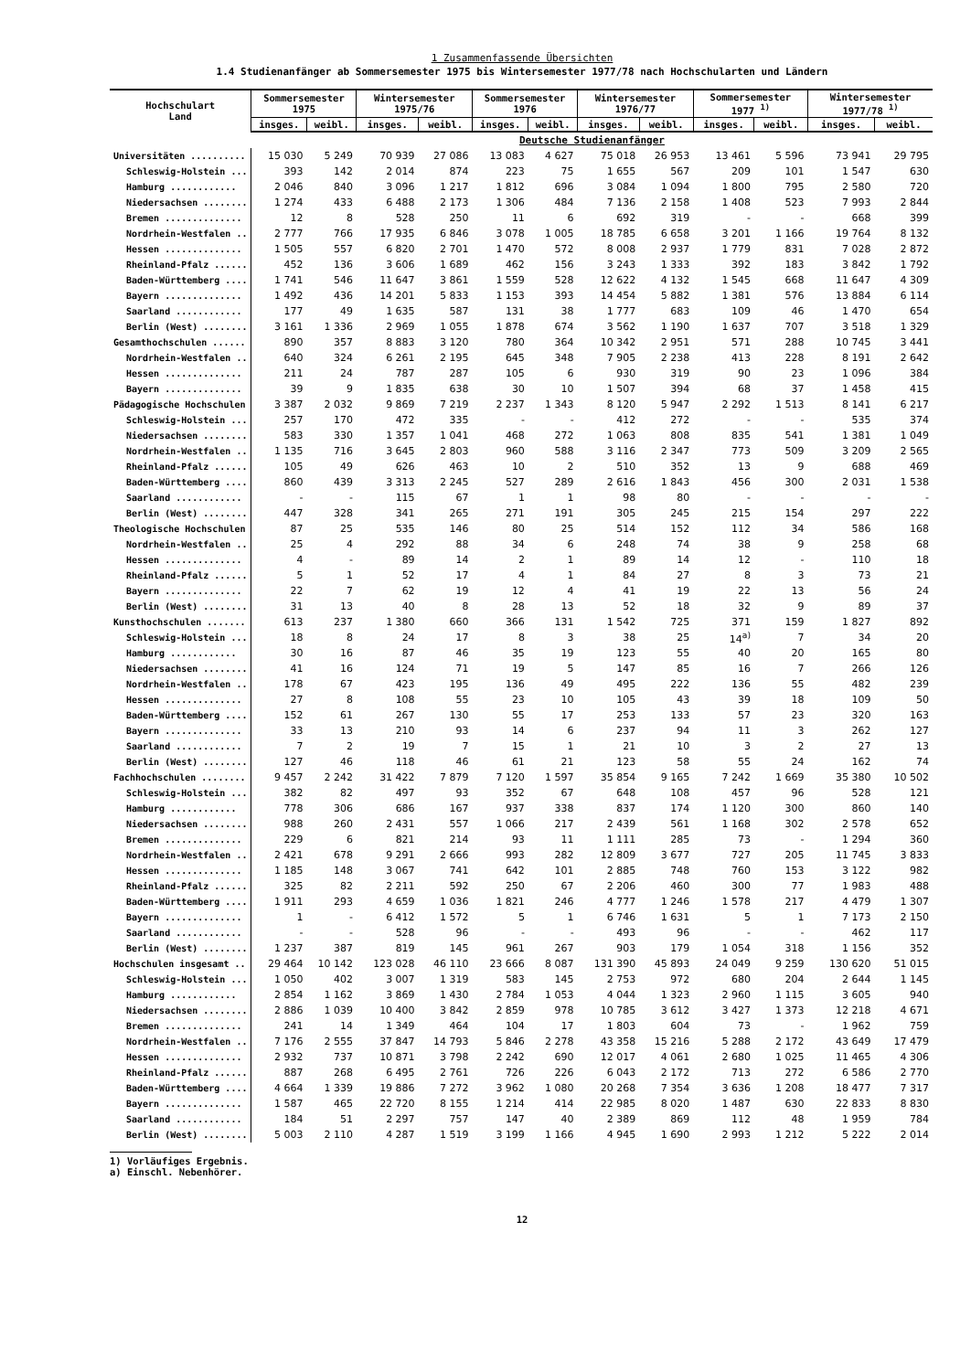1 Zusammenfassende Übersichten
1.4 Studienanfänger ab Sommersemester 1975 bis Wintersemester 1977/78 nach Hochschularten und Ländern
| Hochschulart Land | Sommersemester 1975 | | Wintersemester 1975/76 | | Sommersemester 1976 | | Wintersemester 1976/77 | | Sommersemester 1977 <sup>1)</sup> | | Wintersemester 1977/78 <sup>1)</sup> | |
| --- | --- | --- | --- | --- | --- | --- | --- | --- | --- | --- | --- | --- |
| | insges. | weibl. | insges. | weibl. | insges. | weibl. | insges. | weibl. | insges. | weibl. | insges. | weibl. |
| | Deutsche Studienanfänger | | | | | | | | | | | |
| Universitäten .......... | 15 030 | 5 249 | 70 939 | 27 086 | 13 083 | 4 627 | 75 018 | 26 953 | 13 461 | 5 596 | 73 941 | 29 795 |
| Schleswig-Holstein ... | 393 | 142 | 2 014 | 874 | 223 | 75 | 1 655 | 567 | 209 | 101 | 1 547 | 630 |
| Hamburg ............ | 2 046 | 840 | 3 096 | 1 217 | 1 812 | 696 | 3 084 | 1 094 | 1 800 | 795 | 2 580 | 720 |
| Niedersachsen ........ | 1 274 | 433 | 6 488 | 2 173 | 1 306 | 484 | 7 136 | 2 158 | 1 408 | 523 | 7 993 | 2 844 |
| Bremen .............. | 12 | 8 | 528 | 250 | 11 | 6 | 692 | 319 | - | - | 668 | 399 |
| Nordrhein-Westfalen .. | 2 777 | 766 | 17 935 | 6 846 | 3 078 | 1 005 | 18 785 | 6 658 | 3 201 | 1 166 | 19 764 | 8 132 |
| Hessen .............. | 1 505 | 557 | 6 820 | 2 701 | 1 470 | 572 | 8 008 | 2 937 | 1 779 | 831 | 7 028 | 2 872 |
| Rheinland-Pfalz ...... | 452 | 136 | 3 606 | 1 689 | 462 | 156 | 3 243 | 1 333 | 392 | 183 | 3 842 | 1 792 |
| Baden-Württemberg .... | 1 741 | 546 | 11 647 | 3 861 | 1 559 | 528 | 12 622 | 4 132 | 1 545 | 668 | 11 647 | 4 309 |
| Bayern .............. | 1 492 | 436 | 14 201 | 5 833 | 1 153 | 393 | 14 454 | 5 882 | 1 381 | 576 | 13 884 | 6 114 |
| Saarland ............ | 177 | 49 | 1 635 | 587 | 131 | 38 | 1 777 | 683 | 109 | 46 | 1 470 | 654 |
| Berlin (West) ........ | 3 161 | 1 336 | 2 969 | 1 055 | 1 878 | 674 | 3 562 | 1 190 | 1 637 | 707 | 3 518 | 1 329 |
| Gesamthochschulen ...... | 890 | 357 | 8 883 | 3 120 | 780 | 364 | 10 342 | 2 951 | 571 | 288 | 10 745 | 3 441 |
| Nordrhein-Westfalen .. | 640 | 324 | 6 261 | 2 195 | 645 | 348 | 7 905 | 2 238 | 413 | 228 | 8 191 | 2 642 |
| Hessen .............. | 211 | 24 | 787 | 287 | 105 | 6 | 930 | 319 | 90 | 23 | 1 096 | 384 |
| Bayern .............. | 39 | 9 | 1 835 | 638 | 30 | 10 | 1 507 | 394 | 68 | 37 | 1 458 | 415 |
| Pädagogische Hochschulen | 3 387 | 2 032 | 9 869 | 7 219 | 2 237 | 1 343 | 8 120 | 5 947 | 2 292 | 1 513 | 8 141 | 6 217 |
| Schleswig-Holstein ... | 257 | 170 | 472 | 335 | - | - | 412 | 272 | - | - | 535 | 374 |
| Niedersachsen ........ | 583 | 330 | 1 357 | 1 041 | 468 | 272 | 1 063 | 808 | 835 | 541 | 1 381 | 1 049 |
| Nordrhein-Westfalen .. | 1 135 | 716 | 3 645 | 2 803 | 960 | 588 | 3 116 | 2 347 | 773 | 509 | 3 209 | 2 565 |
| Rheinland-Pfalz ...... | 105 | 49 | 626 | 463 | 10 | 2 | 510 | 352 | 13 | 9 | 688 | 469 |
| Baden-Württemberg .... | 860 | 439 | 3 313 | 2 245 | 527 | 289 | 2 616 | 1 843 | 456 | 300 | 2 031 | 1 538 |
| Saarland ............ | - | - | 115 | 67 | 1 | 1 | 98 | 80 | - | - | - | - |
| Berlin (West) ........ | 447 | 328 | 341 | 265 | 271 | 191 | 305 | 245 | 215 | 154 | 297 | 222 |
| Theologische Hochschulen | 87 | 25 | 535 | 146 | 80 | 25 | 514 | 152 | 112 | 34 | 586 | 168 |
| Nordrhein-Westfalen .. | 25 | 4 | 292 | 88 | 34 | 6 | 248 | 74 | 38 | 9 | 258 | 68 |
| Hessen .............. | 4 | - | 89 | 14 | 2 | 1 | 89 | 14 | 12 | - | 110 | 18 |
| Rheinland-Pfalz ...... | 5 | 1 | 52 | 17 | 4 | 1 | 84 | 27 | 8 | 3 | 73 | 21 |
| Bayern .............. | 22 | 7 | 62 | 19 | 12 | 4 | 41 | 19 | 22 | 13 | 56 | 24 |
| Berlin (West) ........ | 31 | 13 | 40 | 8 | 28 | 13 | 52 | 18 | 32 | 9 | 89 | 37 |
| Kunsthochschulen ....... | 613 | 237 | 1 380 | 660 | 366 | 131 | 1 542 | 725 | 371 | 159 | 1 827 | 892 |
| Schleswig-Holstein ... | 18 | 8 | 24 | 17 | 8 | 3 | 38 | 25 | 14<sup>a)</sup> | 7 | 34 | 20 |
| Hamburg ............ | 30 | 16 | 87 | 46 | 35 | 19 | 123 | 55 | 40 | 20 | 165 | 80 |
| Niedersachsen ........ | 41 | 16 | 124 | 71 | 19 | 5 | 147 | 85 | 16 | 7 | 266 | 126 |
| Nordrhein-Westfalen .. | 178 | 67 | 423 | 195 | 136 | 49 | 495 | 222 | 136 | 55 | 482 | 239 |
| Hessen .............. | 27 | 8 | 108 | 55 | 23 | 10 | 105 | 43 | 39 | 18 | 109 | 50 |
| Baden-Württemberg .... | 152 | 61 | 267 | 130 | 55 | 17 | 253 | 133 | 57 | 23 | 320 | 163 |
| Bayern .............. | 33 | 13 | 210 | 93 | 14 | 6 | 237 | 94 | 11 | 3 | 262 | 127 |
| Saarland ............ | 7 | 2 | 19 | 7 | 15 | 1 | 21 | 10 | 3 | 2 | 27 | 13 |
| Berlin (West) ........ | 127 | 46 | 118 | 46 | 61 | 21 | 123 | 58 | 55 | 24 | 162 | 74 |
| Fachhochschulen ........ | 9 457 | 2 242 | 31 422 | 7 879 | 7 120 | 1 597 | 35 854 | 9 165 | 7 242 | 1 669 | 35 380 | 10 502 |
| Schleswig-Holstein ... | 382 | 82 | 497 | 93 | 352 | 67 | 648 | 108 | 457 | 96 | 528 | 121 |
| Hamburg ............ | 778 | 306 | 686 | 167 | 937 | 338 | 837 | 174 | 1 120 | 300 | 860 | 140 |
| Niedersachsen ........ | 988 | 260 | 2 431 | 557 | 1 066 | 217 | 2 439 | 561 | 1 168 | 302 | 2 578 | 652 |
| Bremen .............. | 229 | 6 | 821 | 214 | 93 | 11 | 1 111 | 285 | 73 | - | 1 294 | 360 |
| Nordrhein-Westfalen .. | 2 421 | 678 | 9 291 | 2 666 | 993 | 282 | 12 809 | 3 677 | 727 | 205 | 11 745 | 3 833 |
| Hessen .............. | 1 185 | 148 | 3 067 | 741 | 642 | 101 | 2 885 | 748 | 760 | 153 | 3 122 | 982 |
| Rheinland-Pfalz ...... | 325 | 82 | 2 211 | 592 | 250 | 67 | 2 206 | 460 | 300 | 77 | 1 983 | 488 |
| Baden-Württemberg .... | 1 911 | 293 | 4 659 | 1 036 | 1 821 | 246 | 4 777 | 1 246 | 1 578 | 217 | 4 479 | 1 307 |
| Bayern .............. | 1 | - | 6 412 | 1 572 | 5 | 1 | 6 746 | 1 631 | 5 | 1 | 7 173 | 2 150 |
| Saarland ............ | - | - | 528 | 96 | - | - | 493 | 96 | - | - | 462 | 117 |
| Berlin (West) ........ | 1 237 | 387 | 819 | 145 | 961 | 267 | 903 | 179 | 1 054 | 318 | 1 156 | 352 |
| Hochschulen insgesamt .. | 29 464 | 10 142 | 123 028 | 46 110 | 23 666 | 8 087 | 131 390 | 45 893 | 24 049 | 9 259 | 130 620 | 51 015 |
| Schleswig-Holstein ... | 1 050 | 402 | 3 007 | 1 319 | 583 | 145 | 2 753 | 972 | 680 | 204 | 2 644 | 1 145 |
| Hamburg ............ | 2 854 | 1 162 | 3 869 | 1 430 | 2 784 | 1 053 | 4 044 | 1 323 | 2 960 | 1 115 | 3 605 | 940 |
| Niedersachsen ........ | 2 886 | 1 039 | 10 400 | 3 842 | 2 859 | 978 | 10 785 | 3 612 | 3 427 | 1 373 | 12 218 | 4 671 |
| Bremen .............. | 241 | 14 | 1 349 | 464 | 104 | 17 | 1 803 | 604 | 73 | - | 1 962 | 759 |
| Nordrhein-Westfalen .. | 7 176 | 2 555 | 37 847 | 14 793 | 5 846 | 2 278 | 43 358 | 15 216 | 5 288 | 2 172 | 43 649 | 17 479 |
| Hessen .............. | 2 932 | 737 | 10 871 | 3 798 | 2 242 | 690 | 12 017 | 4 061 | 2 680 | 1 025 | 11 465 | 4 306 |
| Rheinland-Pfalz ...... | 887 | 268 | 6 495 | 2 761 | 726 | 226 | 6 043 | 2 172 | 713 | 272 | 6 586 | 2 770 |
| Baden-Württemberg .... | 4 664 | 1 339 | 19 886 | 7 272 | 3 962 | 1 080 | 20 268 | 7 354 | 3 636 | 1 208 | 18 477 | 7 317 |
| Bayern .............. | 1 587 | 465 | 22 720 | 8 155 | 1 214 | 414 | 22 985 | 8 020 | 1 487 | 630 | 22 833 | 8 830 |
| Saarland ............ | 184 | 51 | 2 297 | 757 | 147 | 40 | 2 389 | 869 | 112 | 48 | 1 959 | 784 |
| Berlin (West) ........ | 5 003 | 2 110 | 4 287 | 1 519 | 3 199 | 1 166 | 4 945 | 1 690 | 2 993 | 1 212 | 5 222 | 2 014 |
1) Vorläufiges Ergebnis.
a) Einschl. Nebenhörer.
12